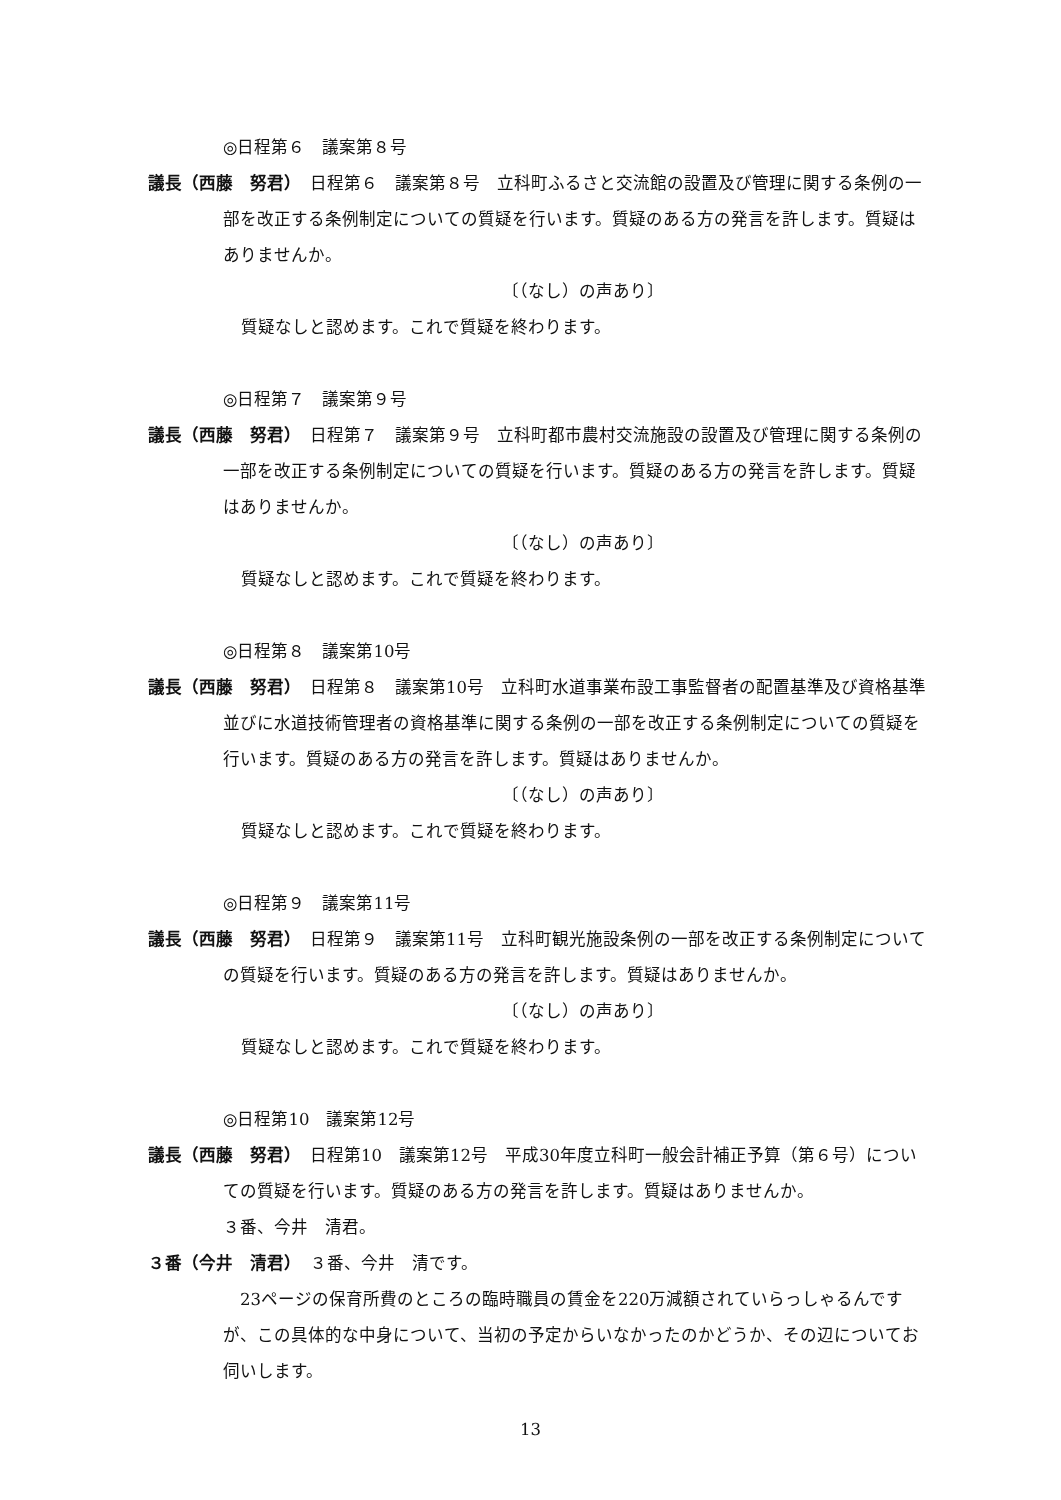◎日程第６　議案第８号
議長（西藤　努君）　日程第６　議案第８号　立科町ふるさと交流館の設置及び管理に関する条例の一部を改正する条例制定についての質疑を行います。質疑のある方の発言を許します。質疑はありませんか。
〔（なし）の声あり〕
質疑なしと認めます。これで質疑を終わります。
◎日程第７　議案第９号
議長（西藤　努君）　日程第７　議案第９号　立科町都市農村交流施設の設置及び管理に関する条例の一部を改正する条例制定についての質疑を行います。質疑のある方の発言を許します。質疑はありませんか。
〔（なし）の声あり〕
質疑なしと認めます。これで質疑を終わります。
◎日程第８　議案第10号
議長（西藤　努君）　日程第８　議案第10号　立科町水道事業布設工事監督者の配置基準及び資格基準並びに水道技術管理者の資格基準に関する条例の一部を改正する条例制定についての質疑を行います。質疑のある方の発言を許します。質疑はありませんか。
〔（なし）の声あり〕
質疑なしと認めます。これで質疑を終わります。
◎日程第９　議案第11号
議長（西藤　努君）　日程第９　議案第11号　立科町観光施設条例の一部を改正する条例制定についての質疑を行います。質疑のある方の発言を許します。質疑はありませんか。
〔（なし）の声あり〕
質疑なしと認めます。これで質疑を終わります。
◎日程第10　議案第12号
議長（西藤　努君）　日程第10　議案第12号　平成30年度立科町一般会計補正予算（第６号）についての質疑を行います。質疑のある方の発言を許します。質疑はありませんか。
３番、今井　清君。
３番（今井　清君）　３番、今井　清です。
　23ページの保育所費のところの臨時職員の賃金を220万減額されていらっしゃるんですが、この具体的な中身について、当初の予定からいなかったのかどうか、その辺についてお伺いします。
13